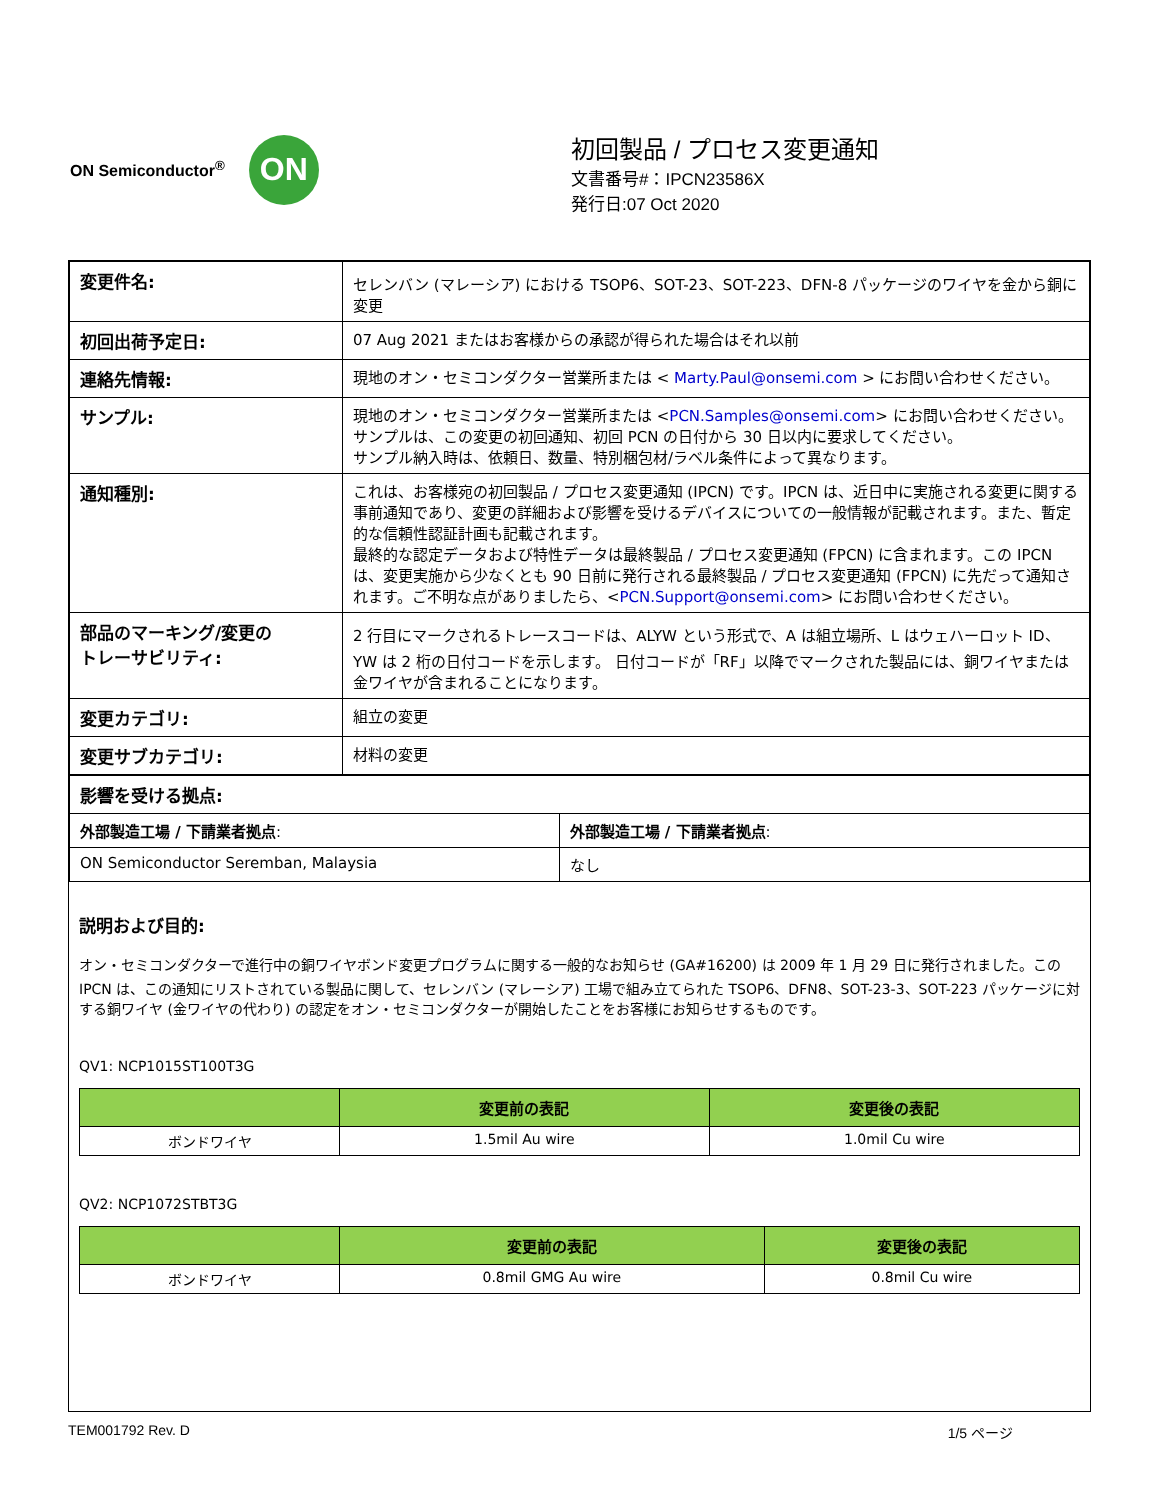ON Semiconductor<sup>®</sup>
ON
初回製品 / プロセス変更通知
文書番号#：IPCN23586X
発行日:07 Oct 2020
| 変更件名: | セレンバン (マレーシア) における TSOP6、SOT-23、SOT-223、DFN-8 パッケージのワイヤを金から銅に変更 |
| 初回出荷予定日: | 07 Aug 2021 またはお客様からの承認が得られた場合はそれ以前 |
| 連絡先情報: | 現地のオン・セミコンダクター営業所または < Marty.Paul@onsemi.com > にお問い合わせください。 |
| サンプル: | 現地のオン・セミコンダクター営業所または < PCN.Samples@onsemi.com > にお問い合わせください。 サンプルは、この変更の初回通知、初回 PCN の日付から 30 日以内に要求してください。 サンプル納入時は、依頼日、数量、特別梱包材/ラベル条件によって異なります。 |
| 通知種別: | これは、お客様宛の初回製品 / プロセス変更通知 (IPCN) です。IPCN は、近日中に実施される変更に関する事前通知であり、変更の詳細および影響を受けるデバイスについての一般情報が記載されます。また、暫定的な信頼性認証計画も記載されます。 最終的な認定データおよび特性データは最終製品 / プロセス変更通知 (FPCN) に含まれます。この IPCN は、変更実施から少なくとも 90 日前に発行される最終製品 / プロセス変更通知 (FPCN) に先だって通知されます。ご不明な点がありましたら、< PCN.Support@onsemi.com > にお問い合わせください。 |
| 部品のマーキング/変更の トレーサビリティ: | 2 行目にマークされるトレースコードは、ALYW という形式で、A は組立場所、L はウェハーロット ID、YW は 2 桁の日付コードを示します。 日付コードが「RF」以降でマークされた製品には、銅ワイヤまたは金ワイヤが含まれることになります。 |
| 変更カテゴリ: | 組立の変更 |
| 変更サブカテゴリ: | 材料の変更 |
| 影響を受ける拠点: | |
| 外部製造工場 / 下請業者拠点 : | 外部製造工場 / 下請業者拠点 : |
| ON Semiconductor Seremban, Malaysia | なし |
説明および目的:
オン・セミコンダクターで進行中の銅ワイヤボンド変更プログラムに関する一般的なお知らせ (GA#16200) は 2009 年 1 月 29 日に発行されました。この IPCN は、この通知にリストされている製品に関して、セレンバン (マレーシア) 工場で組み立てられた TSOP6、DFN8、SOT-23-3、SOT-223 パッケージに対する銅ワイヤ (金ワイヤの代わり) の認定をオン・セミコンダクターが開始したことをお客様にお知らせするものです。
QV1: NCP1015ST100T3G
| | 変更前の表記 | 変更後の表記 |
| --- | --- | --- |
| ボンドワイヤ | 1.5mil Au wire | 1.0mil Cu wire |
QV2: NCP1072STBT3G
| | 変更前の表記 | 変更後の表記 |
| --- | --- | --- |
| ボンドワイヤ | 0.8mil GMG Au wire | 0.8mil Cu wire |
TEM001792 Rev. D 1/5 ページ